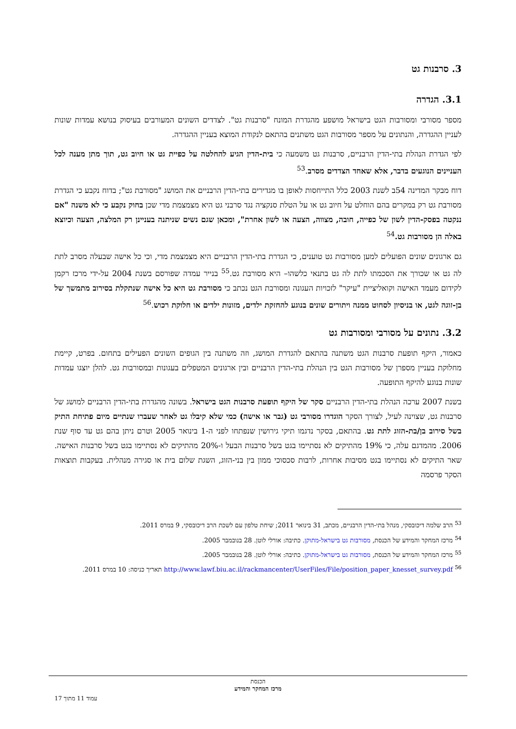3. סרבנות גט
3.1. הגדרה
מספר מסורבי ומסורבות הגט בישראל מושפע מהגדרת המונח "סרבנות גט". לצדדים השונים המעורבים בעיסוק בנושא עמדות שונות לעניין ההגדרה, והנתונים על מספר מסורבות הגט משתנים בהתאם לנקודת המוצא בעניין ההגדרה.
לפי הגדרת הנהלת בתי-הדין הרבניים, סרבנות גט משמעה כי בית-הדין הגיע להחלטה על כפיית גט או חיוב גט, תוך מתן מענה לכל העניינים הנוגעים בדבר, אלא שאחד הצדדים מסרב.<sup>53</sup>
דוח מבקר המדינה 54ב לשנת 2003 כלל התייחסות לאופן בו מגדירים בתי-הדין הרבניים את המושג "מסורבת גט"; בדוח נקבע כי הגדרת מסורבת גט רק במקרים בהם הוחלט על חיוב גט או על הטלת סנקציה נגד סרבני גט היא מצמצמת מדי שכן בחוק נקבע כי לא משנה "אם ננקטה בפסק-הדין לשון של כפייה, חובה, מצווה, הצעה או לשון אחרת", ומכאן שגם נשים שניתנה בעניינן רק המלצה, הצעה וכיוצא באלה הן מסורבות גט.<sup>54</sup>
גם ארגונים שונים הפועלים למען מסורבות גט טוענים, כי הגדרת בתי-הדין הרבניים היא מצמצמת מדי, וכי כל אישה שבעלה מסרב לתת לה גט או שכורך את הסכמתו לתת לה גט בתנאי כלשהו– היא מסורבת גט.<sup>55</sup> בנייר עמדה שפורסם בשנת 2004 על-ידי מרכז רקמן לקידום מעמד האישה וקואליציית "עיקר" לזכויות העגונה ומסורבת הגט נכתב כי מסורבת גט היא כל אישה שנתקלת בסירוב מתמשך של בן-זוגה לגט, או בניסיון לסחוט ממנה ויתורים שונים בנוגע להחזקת ילדים, מזונות ילדים או חלוקת רכוש.<sup>56</sup>
3.2. נתונים על מסורבי ומסורבות גט
כאמור, היקף תופעת סרבנות הגט משתנה בהתאם להגדרת המושג, וזה משתנה בין הגופים השונים הפעילים בתחום. בפרט, קיימת מחלוקת בעניין מספרן של מסורבות הגט בין הנהלת בתי-הדין הרבניים ובין ארגונים המטפלים בעגונות ובמסורבות גט. להלן יוצגו עמדות שונות בנוגע להיקף התופעה.
בשנת 2007 ערכה הנהלת בתי-הדין הרבניים סקר של היקף תופעת סרבנות הגט בישראל. בשונה מהגדרת בתי-הדין הרבניים למושג של סרבנות גט, שצוינה לעיל, לצורך הסקר הוגדרו מסורבי גט (גבר או אישה) כמי שלא קיבלו גט לאחר שעברו שנתיים מיום פתיחת התיק בשל סירוב בן/בת-הזוג לתת גט. בהתאם, בסקר נדגמו תיקי גירושין שנפתחו לפני ה-1 בינואר 2005 וטרם ניתן בהם גט עד סוף שנת 2006. מהמדגם עלה, כי 19% מהתיקים לא נסתיימו בגט בשל סרבנות הבעל ו-20% מהתיקים לא נסתיימו בגט בשל סרבנות האישה. שאר התיקים לא נסתיימו בגט מסיבות אחרות, לרבות סכסוכי ממון בין בני-הזוג, השגת שלום בית או סגירה מנהלית. בעקבות תוצאות הסקר פרסמה
<sup>53</sup> הרב שלמה דיכובסקי, מנהל בתי-הדין הרבניים, מכתב, 31 בינואר 2011; שיחת טלפון עם לשכת הרב דיכובסקי, 9 במרס 2011.
<sup>54</sup> מרכז המחקר והמידע של הכנסת, מסורבות גט בישראל-מתוקן. כתיבה: אורלי לוטן. 28 בנובמבר 2005.
<sup>55</sup> מרכז המחקר והמידע של הכנסת, מסורבות גט בישראל-מתוקן. כתיבה: אורלי לוטן. 28 בנובמבר 2005.
<sup>56</sup> http://www.lawf.biu.ac.il/rackmancenter/UserFiles/File/position_paper_knesset_survey.pdf תאריך כניסה: 10 במרס 2011.
הכנסת
מרכז המחקר והמידע
עמוד 11 מתוך 17